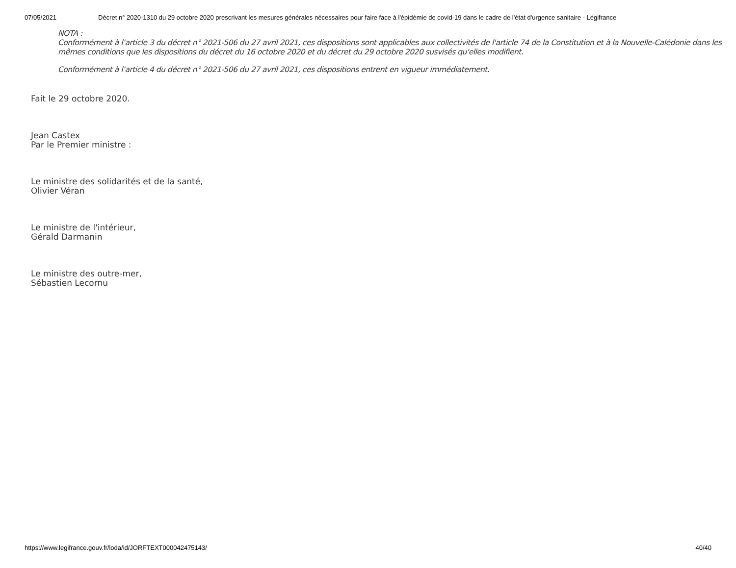07/05/2021 Décret n° 2020-1310 du 29 octobre 2020 prescrivant les mesures générales nécessaires pour faire face à l'épidémie de covid-19 dans le cadre de l'état d'urgence sanitaire - Légifrance
NOTA :
Conformément à l’article 3 du décret n° 2021-506 du 27 avril 2021, ces dispositions sont applicables aux collectivités de l'article 74 de la Constitution et à la Nouvelle-Calédonie dans les mêmes conditions que les dispositions du décret du 16 octobre 2020 et du décret du 29 octobre 2020 susvisés qu'elles modifient.
Conformément à l’article 4 du décret n° 2021-506 du 27 avril 2021, ces dispositions entrent en vigueur immédiatement.
Fait le 29 octobre 2020.
Jean Castex
Par le Premier ministre :
Le ministre des solidarités et de la santé,
Olivier Véran
Le ministre de l'intérieur,
Gérald Darmanin
Le ministre des outre-mer,
Sébastien Lecornu
https://www.legifrance.gouv.fr/loda/id/JORFTEXT000042475143/ 40/40